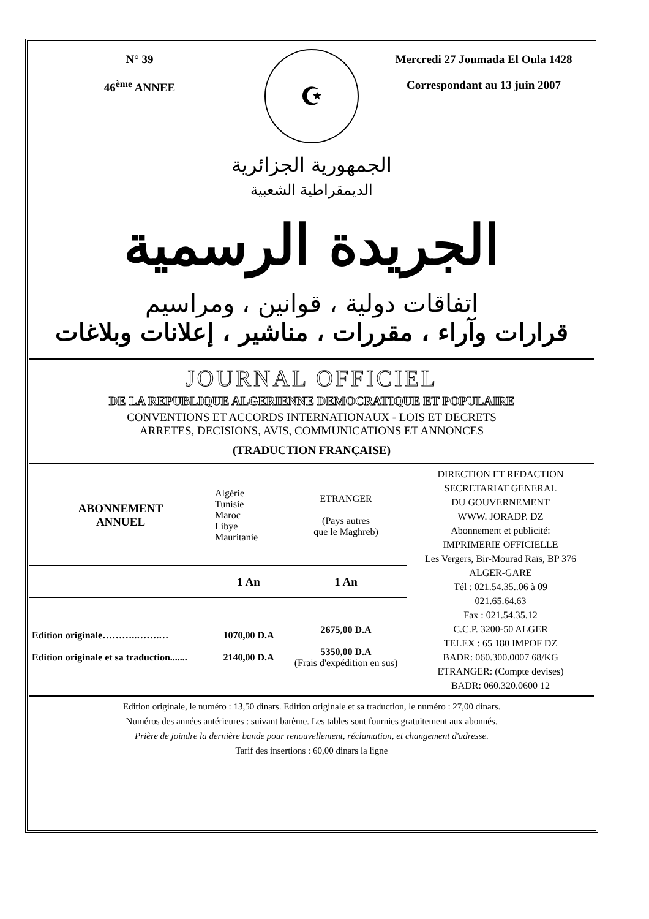N° 39
46<sup>ème</sup> ANNEE
☪
Mercredi 27 Joumada El Oula 1428
Correspondant au 13 juin 2007
الجمهورية الجزائرية
الديمقراطية الشعبية
الجريدة الرسمية
اتفاقات دولية ، قوانين ، ومراسيم
قرارات وآراء ، مقررات ، مناشير ، إعلانات وبلاغات
JOURNAL OFFICIEL
DE LA REPUBLIQUE ALGERIENNE DEMOCRATIQUE ET POPULAIRE
CONVENTIONS ET ACCORDS INTERNATIONAUX - LOIS ET DECRETS
ARRETES, DECISIONS, AVIS, COMMUNICATIONS ET ANNONCES
(TRADUCTION FRANÇAISE)
| ABONNEMENT ANNUEL | Algérie Tunisie Maroc Libye Mauritanie | ETRANGER (Pays autres que le Maghreb) | DIRECTION ET REDACTION SECRETARIAT GENERAL DU GOUVERNEMENT WWW. JORADP. DZ Abonnement et publicité: IMPRIMERIE OFFICIELLE Les Vergers, Bir-Mourad Raïs, BP 376 ALGER-GARE Tél : 021.54.35..06 à 09 021.65.64.63 Fax : 021.54.35.12 C.C.P. 3200-50 ALGER TELEX : 65 180 IMPOF DZ BADR: 060.300.0007 68/KG ETRANGER: (Compte devises) BADR: 060.320.0600 12 |
| | 1 An | 1 An | |
| Edition originale………..…….… Edition originale et sa traduction....... | 1070,00 D.A 2140,00 D.A | 2675,00 D.A 5350,00 D.A (Frais d'expédition en sus) | |
Edition originale, le numéro : 13,50 dinars. Edition originale et sa traduction, le numéro : 27,00 dinars.
Numéros des années antérieures : suivant barème. Les tables sont fournies gratuitement aux abonnés.
Prière de joindre la dernière bande pour renouvellement, réclamation, et changement d'adresse.
Tarif des insertions : 60,00 dinars la ligne